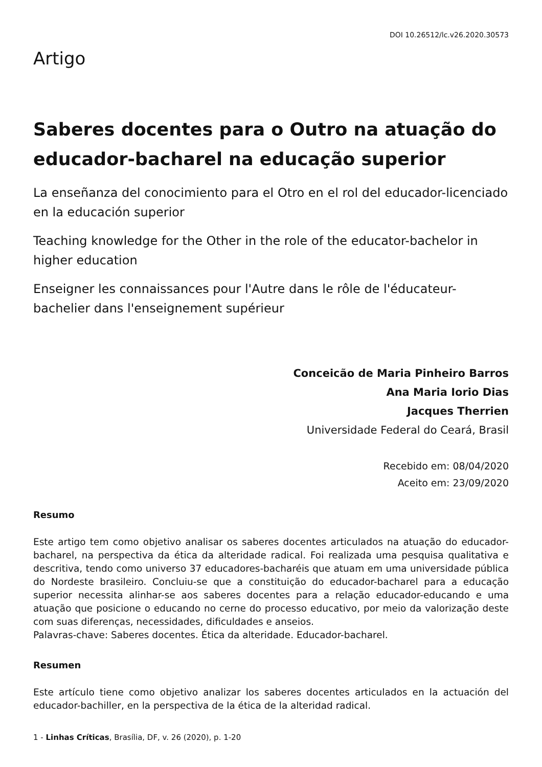DOI 10.26512/lc.v26.2020.30573
Artigo
Saberes docentes para o Outro na atuação do educador-bacharel na educação superior
La enseñanza del conocimiento para el Otro en el rol del educador-licenciado en la educación superior
Teaching knowledge for the Other in the role of the educator-bachelor in higher education
Enseigner les connaissances pour l'Autre dans le rôle de l'éducateur-bachelier dans l'enseignement supérieur
Conceicão de Maria Pinheiro Barros
Ana Maria Iorio Dias
Jacques Therrien
Universidade Federal do Ceará, Brasil
Recebido em: 08/04/2020
Aceito em: 23/09/2020
Resumo
Este artigo tem como objetivo analisar os saberes docentes articulados na atuação do educador-bacharel, na perspectiva da ética da alteridade radical. Foi realizada uma pesquisa qualitativa e descritiva, tendo como universo 37 educadores-bacharéis que atuam em uma universidade pública do Nordeste brasileiro. Concluiu-se que a constituição do educador-bacharel para a educação superior necessita alinhar-se aos saberes docentes para a relação educador-educando e uma atuação que posicione o educando no cerne do processo educativo, por meio da valorização deste com suas diferenças, necessidades, dificuldades e anseios.
Palavras-chave: Saberes docentes. Ética da alteridade. Educador-bacharel.
Resumen
Este artículo tiene como objetivo analizar los saberes docentes articulados en la actuación del educador-bachiller, en la perspectiva de la ética de la alteridad radical.
1 - Linhas Críticas, Brasília, DF, v. 26 (2020), p. 1-20